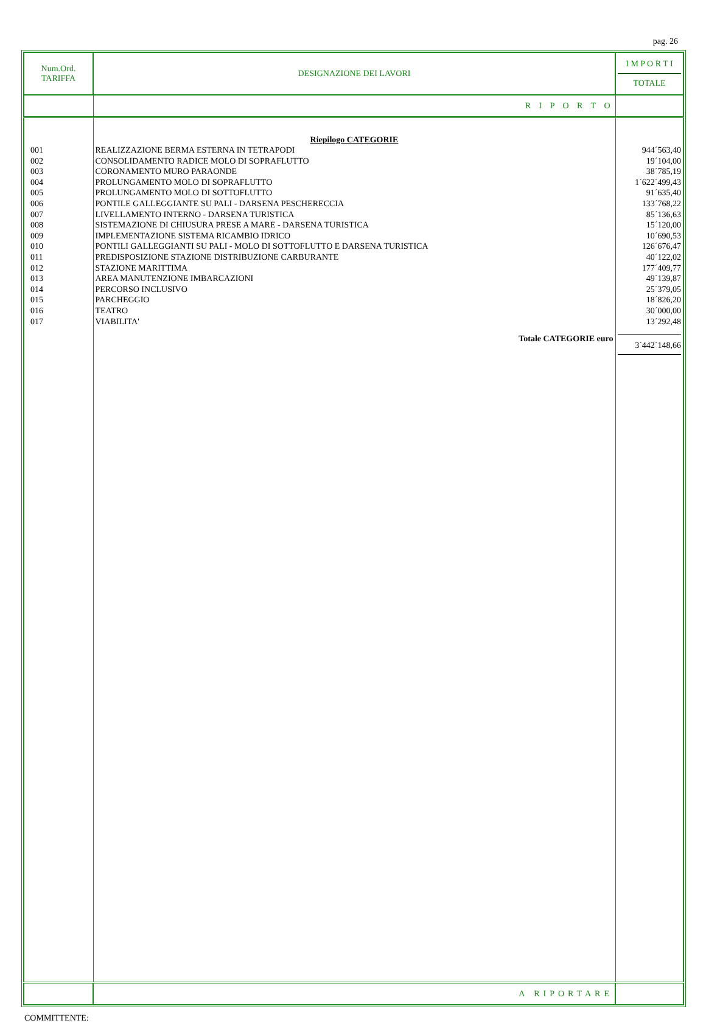pag. 26
| Num.Ord. TARIFFA | DESIGNAZIONE DEI LAVORI | I M P O R T I TOTALE |
| --- | --- | --- |
| | R I P O R T O | |
| | Riepilogo CATEGORIE | |
| 001 002 003 004 005 006 007 008 009 010 011 012 013 014 015 016 017 | REALIZZAZIONE BERMA ESTERNA IN TETRAPODI CONSOLIDAMENTO RADICE MOLO DI SOPRAFLUTTO CORONAMENTO MURO PARAONDE PROLUNGAMENTO MOLO DI SOPRAFLUTTO PROLUNGAMENTO MOLO DI SOTTOFLUTTO PONTILE GALLEGGIANTE SU PALI - DARSENA PESCHERECCIA LIVELLAMENTO INTERNO - DARSENA TURISTICA SISTEMAZIONE DI CHIUSURA PRESE A MARE - DARSENA TURISTICA IMPLEMENTAZIONE SISTEMA RICAMBIO IDRICO PONTILI GALLEGGIANTI SU PALI - MOLO DI SOTTOFLUTTO E DARSENA TURISTICA PREDISPOSIZIONE STAZIONE DISTRIBUZIONE CARBURANTE STAZIONE MARITTIMA AREA MANUTENZIONE IMBARCAZIONI PERCORSO INCLUSIVO PARCHEGGIO TEATRO VIABILITA' | 944´563,40 19´104,00 38´785,19 1´622´499,43 91´635,40 133´768,22 85´136,63 15´120,00 10´690,53 126´676,47 40´122,02 177´409,77 49´139,87 25´379,05 18´826,20 30´000,00 13´292,48 |
| | Totale CATEGORIE euro | 3´442´148,66 |
| | A RIPORTARE | |
COMMITTENTE: